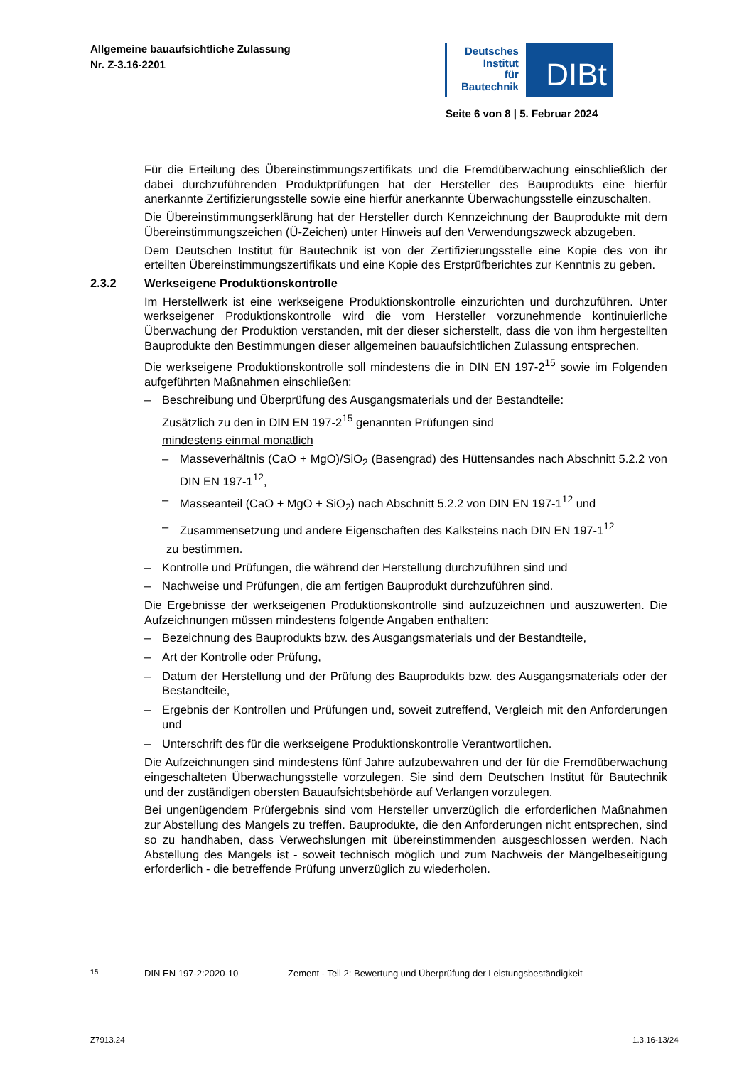Allgemeine bauaufsichtliche Zulassung
Nr. Z-3.16-2201
Deutsches
Institut
für
Bautechnik
DIBt
Seite 6 von 8 | 5. Februar 2024
Für die Erteilung des Übereinstimmungszertifikats und die Fremdüberwachung einschließlich der dabei durchzuführenden Produktprüfungen hat der Hersteller des Bauprodukts eine hierfür anerkannte Zertifizierungsstelle sowie eine hierfür anerkannte Überwachungsstelle einzuschalten.
Die Übereinstimmungserklärung hat der Hersteller durch Kennzeichnung der Bauprodukte mit dem Übereinstimmungszeichen (Ü-Zeichen) unter Hinweis auf den Verwendungszweck abzugeben.
Dem Deutschen Institut für Bautechnik ist von der Zertifizierungsstelle eine Kopie des von ihr erteilten Übereinstimmungszertifikats und eine Kopie des Erstprüfberichtes zur Kenntnis zu geben.
2.3.2 Werkseigene Produktionskontrolle
Im Herstellwerk ist eine werkseigene Produktionskontrolle einzurichten und durchzuführen. Unter werkseigener Produktionskontrolle wird die vom Hersteller vorzunehmende kontinuierliche Überwachung der Produktion verstanden, mit der dieser sicherstellt, dass die von ihm hergestellten Bauprodukte den Bestimmungen dieser allgemeinen bauaufsichtlichen Zulassung entsprechen.
Die werkseigene Produktionskontrolle soll mindestens die in DIN EN 197-2<sup>15</sup> sowie im Folgenden aufgeführten Maßnahmen einschließen:
– Beschreibung und Überprüfung des Ausgangsmaterials und der Bestandteile:
Zusätzlich zu den in DIN EN 197-2<sup>15</sup> genannten Prüfungen sind
mindestens einmal monatlich
– Masseverhältnis (CaO + MgO)/SiO<sub>2</sub> (Basengrad) des Hüttensandes nach Abschnitt 5.2.2 von DIN EN 197-1<sup>12</sup>,
– Masseanteil (CaO + MgO + SiO<sub>2</sub>) nach Abschnitt 5.2.2 von DIN EN 197-1<sup>12</sup> und
– Zusammensetzung und andere Eigenschaften des Kalksteins nach DIN EN 197-1<sup>12</sup>
zu bestimmen.
– Kontrolle und Prüfungen, die während der Herstellung durchzuführen sind und
– Nachweise und Prüfungen, die am fertigen Bauprodukt durchzuführen sind.
Die Ergebnisse der werkseigenen Produktionskontrolle sind aufzuzeichnen und auszuwerten. Die Aufzeichnungen müssen mindestens folgende Angaben enthalten:
– Bezeichnung des Bauprodukts bzw. des Ausgangsmaterials und der Bestandteile,
– Art der Kontrolle oder Prüfung,
– Datum der Herstellung und der Prüfung des Bauprodukts bzw. des Ausgangsmaterials oder der Bestandteile,
– Ergebnis der Kontrollen und Prüfungen und, soweit zutreffend, Vergleich mit den Anforderungen und
– Unterschrift des für die werkseigene Produktionskontrolle Verantwortlichen.
Die Aufzeichnungen sind mindestens fünf Jahre aufzubewahren und der für die Fremdüberwachung eingeschalteten Überwachungsstelle vorzulegen. Sie sind dem Deutschen Institut für Bautechnik und der zuständigen obersten Bauaufsichtsbehörde auf Verlangen vorzulegen.
Bei ungenügendem Prüfergebnis sind vom Hersteller unverzüglich die erforderlichen Maßnahmen zur Abstellung des Mangels zu treffen. Bauprodukte, die den Anforderungen nicht entsprechen, sind so zu handhaben, dass Verwechslungen mit übereinstimmenden ausgeschlossen werden. Nach Abstellung des Mangels ist - soweit technisch möglich und zum Nachweis der Mängelbeseitigung erforderlich - die betreffende Prüfung unverzüglich zu wiederholen.
15 DIN EN 197-2:2020-10 Zement - Teil 2: Bewertung und Überprüfung der Leistungsbeständigkeit
Z7913.24 1.3.16-13/24